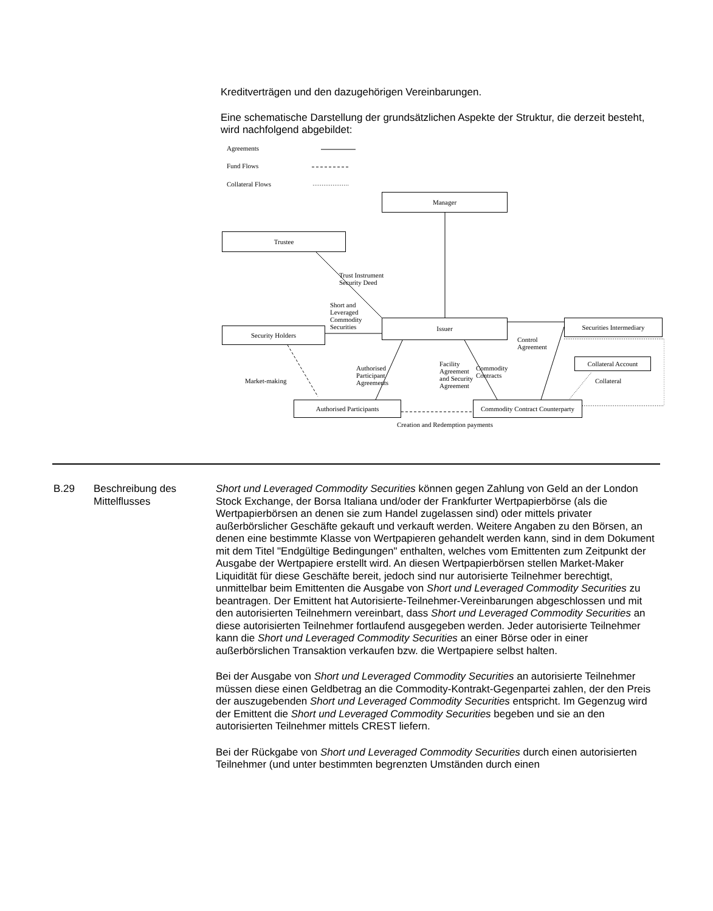Kreditverträgen und den dazugehörigen Vereinbarungen.
Eine schematische Darstellung der grundsätzlichen Aspekte der Struktur, die derzeit besteht, wird nachfolgend abgebildet:
Agreements
Fund Flows
Collateral Flows
Manager
Trustee
Trust Instrument
Security Deed
Short and
Leveraged
Commodity
Securities
Security Holders
Issuer
Control
Agreement
Securities Intermediary
Collateral Account
Collateral
Market-making
Authorised
Participant
Agreements
Facility
Agreement
and Security
Agreement
Commodity
Contracts
Authorised Participants
Commodity Contract Counterparty
Creation and Redemption payments
B.29 Beschreibung des Mittelflusses
Short und Leveraged Commodity Securities können gegen Zahlung von Geld an der London Stock Exchange, der Borsa Italiana und/oder der Frankfurter Wertpapierbörse (als die Wertpapierbörsen an denen sie zum Handel zugelassen sind) oder mittels privater außerbörslicher Geschäfte gekauft und verkauft werden. Weitere Angaben zu den Börsen, an denen eine bestimmte Klasse von Wertpapieren gehandelt werden kann, sind in dem Dokument mit dem Titel "Endgültige Bedingungen" enthalten, welches vom Emittenten zum Zeitpunkt der Ausgabe der Wertpapiere erstellt wird. An diesen Wertpapierbörsen stellen Market-Maker Liquidität für diese Geschäfte bereit, jedoch sind nur autorisierte Teilnehmer berechtigt, unmittelbar beim Emittenten die Ausgabe von Short und Leveraged Commodity Securities zu beantragen. Der Emittent hat Autorisierte-Teilnehmer-Vereinbarungen abgeschlossen und mit den autorisierten Teilnehmern vereinbart, dass Short und Leveraged Commodity Securities an diese autorisierten Teilnehmer fortlaufend ausgegeben werden. Jeder autorisierte Teilnehmer kann die Short und Leveraged Commodity Securities an einer Börse oder in einer außerbörslichen Transaktion verkaufen bzw. die Wertpapiere selbst halten.
Bei der Ausgabe von Short und Leveraged Commodity Securities an autorisierte Teilnehmer müssen diese einen Geldbetrag an die Commodity-Kontrakt-Gegenpartei zahlen, der den Preis der auszugebenden Short und Leveraged Commodity Securities entspricht. Im Gegenzug wird der Emittent die Short und Leveraged Commodity Securities begeben und sie an den autorisierten Teilnehmer mittels CREST liefern.
Bei der Rückgabe von Short und Leveraged Commodity Securities durch einen autorisierten Teilnehmer (und unter bestimmten begrenzten Umständen durch einen